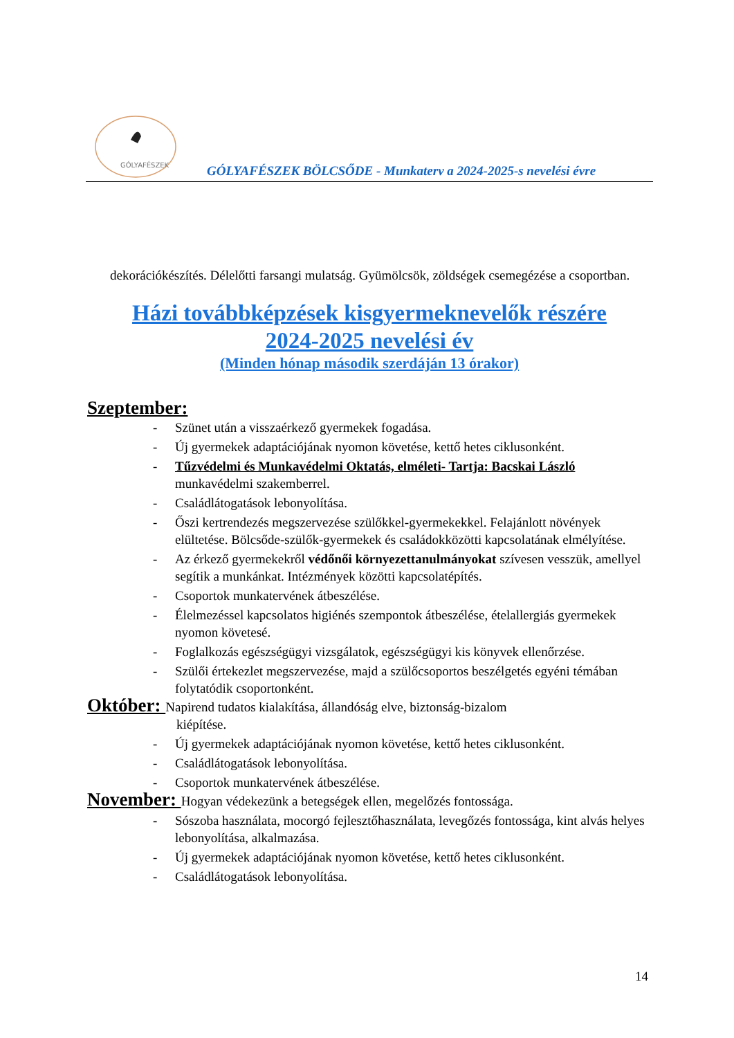GÓLYAFÉSZEK
GÓLYAFÉSZEK BÖLCSŐDE - Munkaterv a 2024-2025-s nevelési évre
dekorációkészítés. Délelőtti farsangi mulatság. Gyümölcsök, zöldségek csemegézése a csoportban.
Házi továbbképzések kisgyermeknevelők részére
2024-2025 nevelési év
(Minden hónap második szerdáján 13 órakor)
Szeptember:
- Szünet után a visszaérkező gyermekek fogadása.
- Új gyermekek adaptációjának nyomon követése, kettő hetes ciklusonként.
- Tűzvédelmi és Munkavédelmi Oktatás, elméleti- Tartja: Bacskai László munkavédelmi szakemberrel.
- Családlátogatások lebonyolítása.
- Őszi kertrendezés megszervezése szülőkkel-gyermekekkel. Felajánlott növények elültetése. Bölcsőde-szülők-gyermekek és családokközötti kapcsolatának elmélyítése.
- Az érkező gyermekekről védőnői környezettanulmányokat szívesen vesszük, amellyel segítik a munkánkat. Intézmények közötti kapcsolatépítés.
- Csoportok munkatervének átbeszélése.
- Élelmezéssel kapcsolatos higiénés szempontok átbeszélése, ételallergiás gyermekek nyomon követesé.
- Foglalkozás egészségügyi vizsgálatok, egészségügyi kis könyvek ellenőrzése.
- Szülői értekezlet megszervezése, majd a szülőcsoportos beszélgetés egyéni témában folytatódik csoportonként.
Október: Napirend tudatos kialakítása, állandóság elve, biztonság-bizalom
kiépítése.
- Új gyermekek adaptációjának nyomon követése, kettő hetes ciklusonként.
- Családlátogatások lebonyolítása.
- Csoportok munkatervének átbeszélése.
November: Hogyan védekezünk a betegségek ellen, megelőzés fontossága.
- Sószoba használata, mocorgó fejlesztőhasználata, levegőzés fontossága, kint alvás helyes lebonyolítása, alkalmazása.
- Új gyermekek adaptációjának nyomon követése, kettő hetes ciklusonként.
- Családlátogatások lebonyolítása.
14